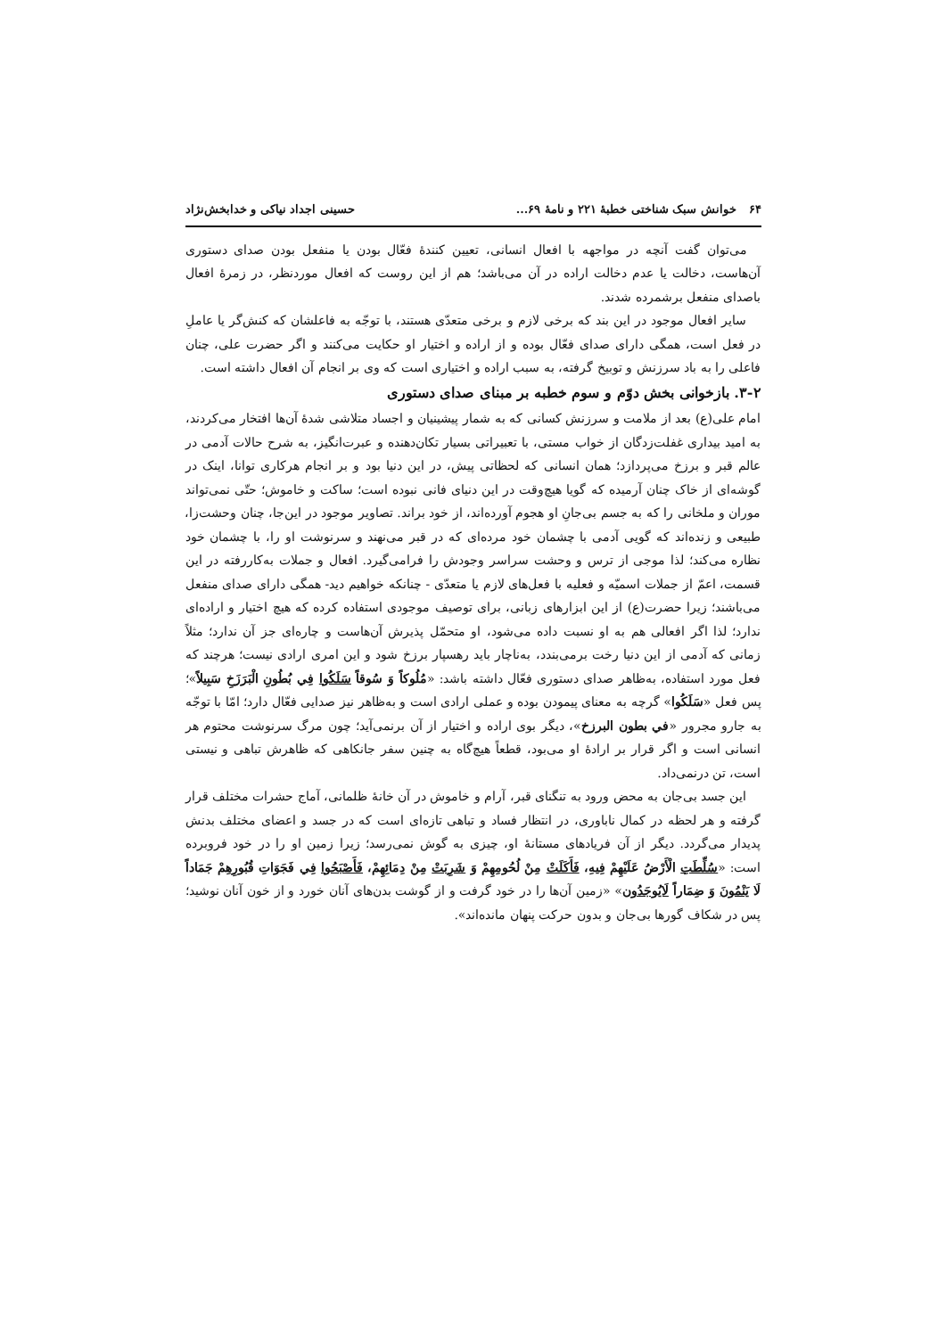۶۴ خوانش سبک شناختی خطبهٔ ۲۲۱ و نامهٔ ۶۹... حسینی اجداد نیاکی و خدابخش‌نژاد
می‌توان گفت آنچه در مواجهه با افعال انسانی، تعیین کنندهٔ فعّال بودن یا منفعل بودن صدای دستوری آن‌هاست، دخالت یا عدم دخالت اراده در آن می‌باشد؛ هم از این روست که افعال موردنظر، در زمرهٔ افعال باصدای منفعل برشمرده شدند.
سایر افعال موجود در این بند که برخی لازم و برخی متعدّی هستند، با توجّه به فاعلشان که کنش‌گر یا عاملِ در فعل است، همگی دارای صدای فعّال بوده و از اراده و اختیار او حکایت می‌کنند و اگر حضرت علی، چنان فاعلی را به باد سرزنش و توبیخ گرفته، به سبب اراده و اختیاری است که وی بر انجام آن افعال داشته است.
۳-۲. بازخوانی بخش دوّم و سوم خطبه بر مبنای صدای دستوری
امام علی(ع) بعد از ملامت و سرزنش کسانی که به شمار پیشینیان و اجساد متلاشی شدهٔ آن‌ها افتخار می‌کردند، به امید بیداری غفلت‌زدگان از خواب مستی، با تعبیراتی بسیار تکان‌دهنده و عبرت‌انگیز، به شرح حالات آدمی در عالم قبر و برزخ می‌پردازد؛ همان انسانی که لحظاتی پیش، در این دنیا بود و بر انجام هرکاری توانا، اینک در گوشه‌ای از خاک چنان آرمیده که گویا هیچ‌وقت در این دنیای فانی نبوده است؛ ساکت و خاموش؛ حتّی نمی‌تواند موران و ملخانی را که به جسم بی‌جانِ او هجوم آورده‌اند، از خود براند. تصاویر موجود در این‌جا، چنان وحشت‌زا، طبیعی و زنده‌اند که گویی آدمی با چشمان خود مرده‌ای که در قبر می‌نهند و سرنوشت او را، با چشمان خود نظاره می‌کند؛ لذا موجی از ترس و وحشت سراسر وجودش را فرامی‌گیرد. افعال و جملات به‌کاررفته در این قسمت، اعمّ از جملات اسمیّه و فعلیه با فعل‌های لازم یا متعدّی - چنانکه خواهیم دید- همگی دارای صدای منفعل می‌باشند؛ زیرا حضرت(ع) از این ابزارهای زبانی، برای توصیف موجودی استفاده کرده که هیچ اختیار و اراده‌ای ندارد؛ لذا اگر افعالی هم به او نسبت داده می‌شود، او متحمّل پذیرش آن‌هاست و چاره‌ای جز آن ندارد؛ مثلاً زمانی که آدمی از این دنیا رخت برمی‌بندد، به‌ناچار باید رهسپار برزخ شود و این امری ارادی نیست؛ هرچند که فعل مورد استفاده، به‌ظاهر صدای دستوری فعّال داشته باشد: «مُلُوكاً وَ سُوقاً سَلَكُوا فِي بُطُونِ الْبَرَزَخِ سَبِيلاً»؛ پس فعل «سَلَكُوا» گرچه به معنای پیمودن بوده و عملی ارادی است و به‌ظاهر نیز صدایی فعّال دارد؛ امّا با توجّه به جارو مجرور «في بطون البرزخ»، دیگر بوی اراده و اختیار از آن برنمی‌آید؛ چون مرگ سرنوشت محتوم هر انسانی است و اگر قرار بر ارادهٔ او می‌بود، قطعاً هیچ‌گاه به چنین سفر جانکاهی که ظاهرش تباهی و نیستی است، تن درنمی‌داد.
این جسد بی‌جان به محض ورود به تنگنای قبر، آرام و خاموش در آن خانهٔ ظلمانی، آماج حشرات مختلف قرار گرفته و هر لحظه در کمال ناباوری، در انتظار فساد و تباهی تازه‌ای است که در جسد و اعضای مختلف بدنش پدیدار می‌گردد. دیگر از آن فریادهای مستانهٔ او، چیزی به گوش نمی‌رسد؛ زیرا زمین او را در خود فروبرده است: «سُلِّطَتِ الْأَرْضُ عَلَيْهِمْ فِيهِ، فَأَكَلَتْ مِنْ لُحُومِهِمْ وَ شَرِبَتْ مِنْ دِمَائِهِمْ، فَأَصْبَحُوا فِي فَجَوَاتِ قُبُورِهِمْ جَمَاداً لَا يَنْمُونَ وَ ضِمَاراً لَايُوجَدُون» «زمین آن‌ها را در خود گرفت و از گوشت بدن‌های آنان خورد و از خون آنان نوشید؛ پس در شکاف گورها بی‌جان و بدون حرکت پنهان مانده‌اند».